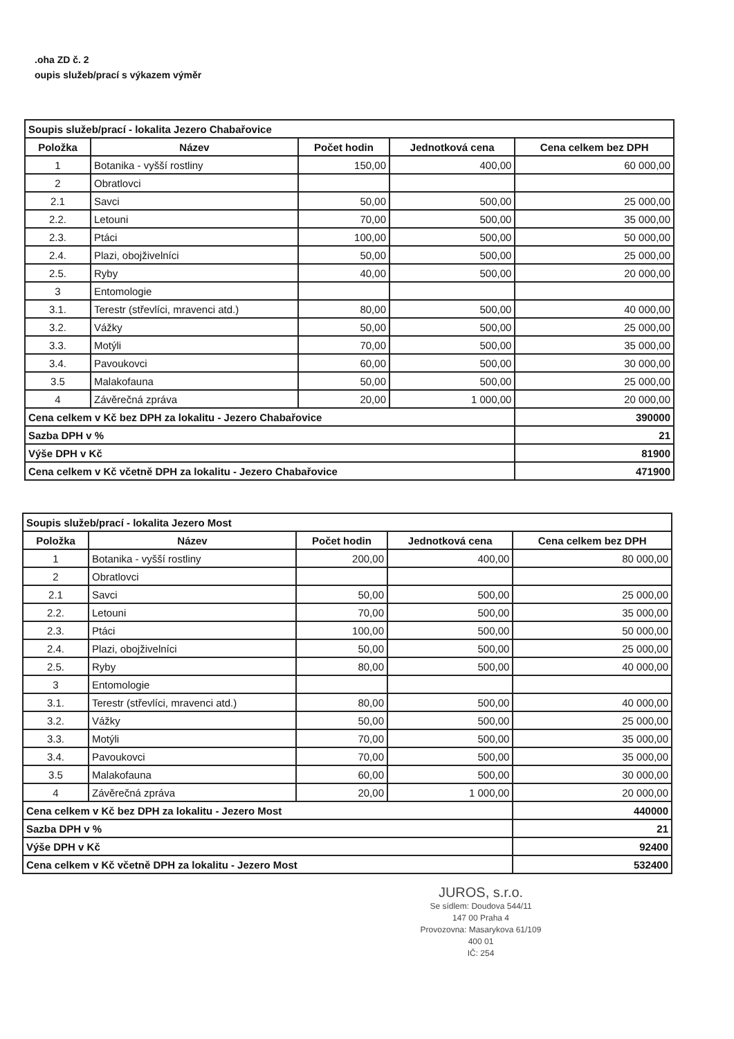.oha ZD č. 2
oupis služeb/prací s výkazem výměr
| Soupis služeb/prací - lokalita Jezero Chabařovice | | | | |
| Položka | Název | Počet hodin | Jednotková cena | Cena celkem bez DPH |
| 1 | Botanika - vyšší rostliny | 150,00 | 400,00 | 60 000,00 |
| 2 | Obratlovci | | | |
| 2.1 | Savci | 50,00 | 500,00 | 25 000,00 |
| 2.2. | Letouni | 70,00 | 500,00 | 35 000,00 |
| 2.3. | Ptáci | 100,00 | 500,00 | 50 000,00 |
| 2.4. | Plazi, obojživelníci | 50,00 | 500,00 | 25 000,00 |
| 2.5. | Ryby | 40,00 | 500,00 | 20 000,00 |
| 3 | Entomologie | | | |
| 3.1. | Terestr (střevlíci, mravenci atd.) | 80,00 | 500,00 | 40 000,00 |
| 3.2. | Vážky | 50,00 | 500,00 | 25 000,00 |
| 3.3. | Motýli | 70,00 | 500,00 | 35 000,00 |
| 3.4. | Pavoukovci | 60,00 | 500,00 | 30 000,00 |
| 3.5 | Malakofauna | 50,00 | 500,00 | 25 000,00 |
| 4 | Závěrečná zpráva | 20,00 | 1 000,00 | 20 000,00 |
| Cena celkem v Kč bez DPH za lokalitu - Jezero Chabařovice | | | | 390000 |
| Sazba DPH v % | | | | 21 |
| Výše DPH v Kč | | | | 81900 |
| Cena celkem v Kč včetně DPH za lokalitu - Jezero Chabařovice | | | | 471900 |
| Soupis služeb/prací - lokalita Jezero Most | | | | |
| Položka | Název | Počet hodin | Jednotková cena | Cena celkem bez DPH |
| 1 | Botanika - vyšší rostliny | 200,00 | 400,00 | 80 000,00 |
| 2 | Obratlovci | | | |
| 2.1 | Savci | 50,00 | 500,00 | 25 000,00 |
| 2.2. | Letouni | 70,00 | 500,00 | 35 000,00 |
| 2.3. | Ptáci | 100,00 | 500,00 | 50 000,00 |
| 2.4. | Plazi, obojživelníci | 50,00 | 500,00 | 25 000,00 |
| 2.5. | Ryby | 80,00 | 500,00 | 40 000,00 |
| 3 | Entomologie | | | |
| 3.1. | Terestr (střevlíci, mravenci atd.) | 80,00 | 500,00 | 40 000,00 |
| 3.2. | Vážky | 50,00 | 500,00 | 25 000,00 |
| 3.3. | Motýli | 70,00 | 500,00 | 35 000,00 |
| 3.4. | Pavoukovci | 70,00 | 500,00 | 35 000,00 |
| 3.5 | Malakofauna | 60,00 | 500,00 | 30 000,00 |
| 4 | Závěrečná zpráva | 20,00 | 1 000,00 | 20 000,00 |
| Cena celkem v Kč bez DPH za lokalitu - Jezero Most | | | | 440000 |
| Sazba DPH v % | | | | 21 |
| Výše DPH v Kč | | | | 92400 |
| Cena celkem v Kč včetně DPH za lokalitu - Jezero Most | | | | 532400 |
JUROS, s.r.o.
Se sídlem: Doudova 544/11
147 00 Praha 4
Provozovna: Masarykova 61/109
400 01
IČ: 254